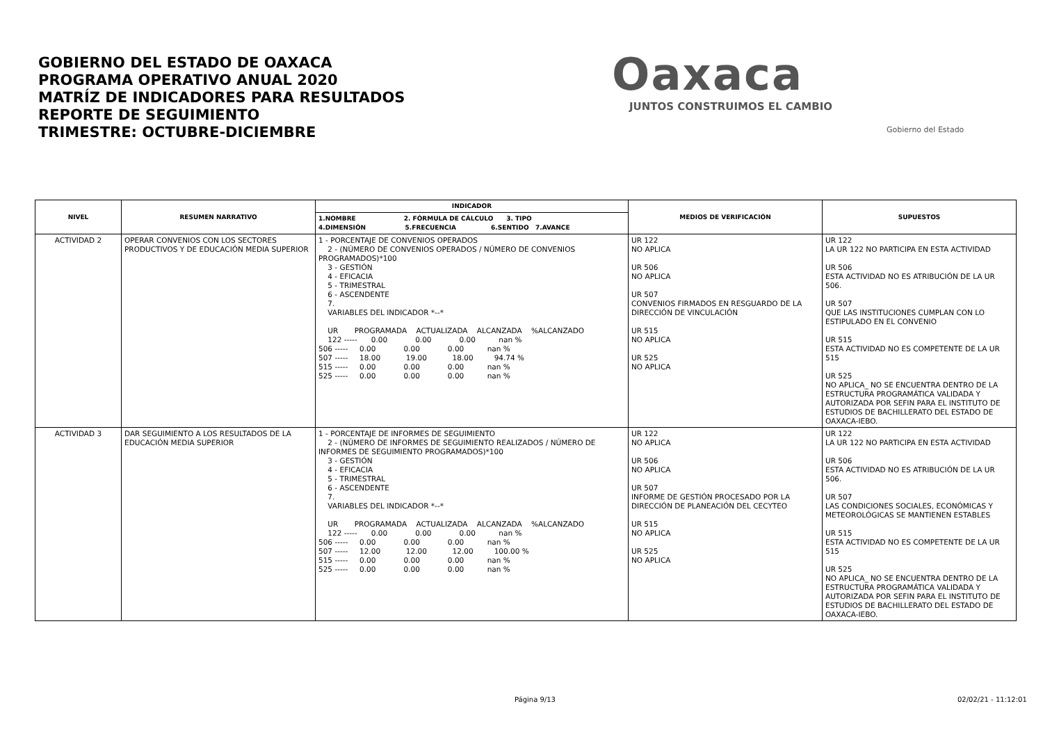GOBIERNO DEL ESTADO DE OAXACA
PROGRAMA OPERATIVO ANUAL 2020
MATRÍZ DE INDICADORES PARA RESULTADOS
REPORTE DE SEGUIMIENTO
TRIMESTRE: OCTUBRE-DICIEMBRE
Oaxaca
JUNTOS CONSTRUIMOS EL CAMBIO
Gobierno del Estado
| NIVEL | RESUMEN NARRATIVO | INDICADOR | MEDIOS DE VERIFICACIÓN | SUPUESTOS |
| --- | --- | --- | --- | --- |
| | | 1.NOMBRE 2. FÓRMULA DE CÁLCULO 3. TIPO 4.DIMENSIÓN 5.FRECUENCIA 6.SENTIDO 7.AVANCE | | |
| ACTIVIDAD 2 | OPERAR CONVENIOS CON LOS SECTORES PRODUCTIVOS Y DE EDUCACIÓN MEDIA SUPERIOR | 1 - PORCENTAJE DE CONVENIOS OPERADOS 2 - (NÚMERO DE CONVENIOS OPERADOS / NÚMERO DE CONVENIOS PROGRAMADOS)*100 3 - GESTIÓN 4 - EFICACIA 5 - TRIMESTRAL 6 - ASCENDENTE 7. VARIABLES DEL INDICADOR *--* UR PROGRAMADA ACTUALIZADA ALCANZADA %ALCANZADO 122 ----- 0.00 0.00 0.00 nan % 506 ----- 0.00 0.00 0.00 nan % 507 ----- 18.00 19.00 18.00 94.74 % 515 ----- 0.00 0.00 0.00 nan % 525 ----- 0.00 0.00 0.00 nan % | UR 122 NO APLICA UR 506 NO APLICA UR 507 CONVENIOS FIRMADOS EN RESGUARDO DE LA DIRECCIÓN DE VINCULACIÓN UR 515 NO APLICA UR 525 NO APLICA | UR 122 LA UR 122 NO PARTICIPA EN ESTA ACTIVIDAD UR 506 ESTA ACTIVIDAD NO ES ATRIBUCIÓN DE LA UR 506. UR 507 QUE LAS INSTITUCIONES CUMPLAN CON LO ESTIPULADO EN EL CONVENIO UR 515 ESTA ACTIVIDAD NO ES COMPETENTE DE LA UR 515 UR 525 NO APLICA_ NO SE ENCUENTRA DENTRO DE LA ESTRUCTURA PROGRAMÁTICA VALIDADA Y AUTORIZADA POR SEFIN PARA EL INSTITUTO DE ESTUDIOS DE BACHILLERATO DEL ESTADO DE OAXACA-IEBO. |
| ACTIVIDAD 3 | DAR SEGUIMIENTO A LOS RESULTADOS DE LA EDUCACIÓN MEDIA SUPERIOR | 1 - PORCENTAJE DE INFORMES DE SEGUIMIENTO 2 - (NÚMERO DE INFORMES DE SEGUIMIENTO REALIZADOS / NÚMERO DE INFORMES DE SEGUIMIENTO PROGRAMADOS)*100 3 - GESTIÓN 4 - EFICACIA 5 - TRIMESTRAL 6 - ASCENDENTE 7. VARIABLES DEL INDICADOR *--* UR PROGRAMADA ACTUALIZADA ALCANZADA %ALCANZADO 122 ----- 0.00 0.00 0.00 nan % 506 ----- 0.00 0.00 0.00 nan % 507 ----- 12.00 12.00 12.00 100.00 % 515 ----- 0.00 0.00 0.00 nan % 525 ----- 0.00 0.00 0.00 nan % | UR 122 NO APLICA UR 506 NO APLICA UR 507 INFORME DE GESTIÓN PROCESADO POR LA DIRECCIÓN DE PLANEACIÓN DEL CECYTEO UR 515 NO APLICA UR 525 NO APLICA | UR 122 LA UR 122 NO PARTICIPA EN ESTA ACTIVIDAD UR 506 ESTA ACTIVIDAD NO ES ATRIBUCIÓN DE LA UR 506. UR 507 LAS CONDICIONES SOCIALES, ECONÓMICAS Y METEOROLÓGICAS SE MANTIENEN ESTABLES UR 515 ESTA ACTIVIDAD NO ES COMPETENTE DE LA UR 515 UR 525 NO APLICA_ NO SE ENCUENTRA DENTRO DE LA ESTRUCTURA PROGRAMÁTICA VALIDADA Y AUTORIZADA POR SEFIN PARA EL INSTITUTO DE ESTUDIOS DE BACHILLERATO DEL ESTADO DE OAXACA-IEBO. |
Página 9/13 02/02/21 - 11:12:01